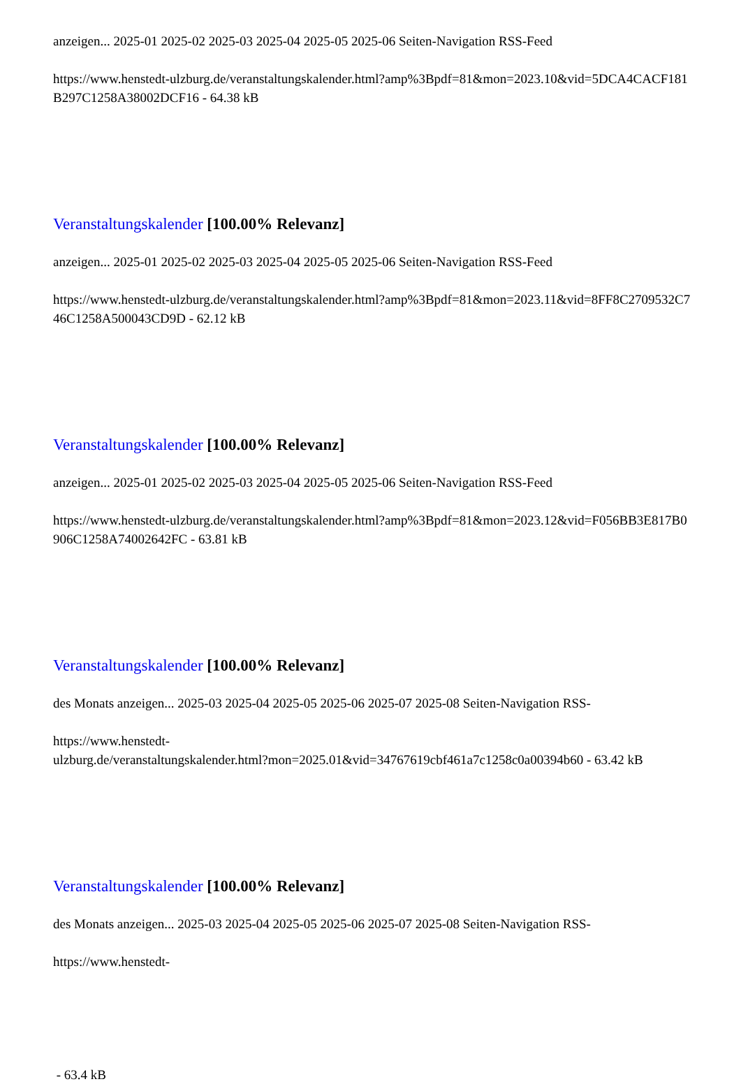anzeigen... 2025-01 2025-02 2025-03 2025-04 2025-05 2025-06 Seiten-Navigation RSS-Feed
https://www.henstedt-ulzburg.de/veranstaltungskalender.html?amp%3Bpdf=81&mon=2023.10&vid=5DCA4CACF181B297C1258A38002DCF16 - 64.38 kB
Veranstaltungskalender [100.00% Relevanz]
anzeigen... 2025-01 2025-02 2025-03 2025-04 2025-05 2025-06 Seiten-Navigation RSS-Feed
https://www.henstedt-ulzburg.de/veranstaltungskalender.html?amp%3Bpdf=81&mon=2023.11&vid=8FF8C2709532C746C1258A500043CD9D - 62.12 kB
Veranstaltungskalender [100.00% Relevanz]
anzeigen... 2025-01 2025-02 2025-03 2025-04 2025-05 2025-06 Seiten-Navigation RSS-Feed
https://www.henstedt-ulzburg.de/veranstaltungskalender.html?amp%3Bpdf=81&mon=2023.12&vid=F056BB3E817B0906C1258A74002642FC - 63.81 kB
Veranstaltungskalender [100.00% Relevanz]
des Monats anzeigen... 2025-03 2025-04 2025-05 2025-06 2025-07 2025-08 Seiten-Navigation RSS-
https://www.henstedt-
ulzburg.de/veranstaltungskalender.html?mon=2025.01&vid=34767619cbf461a7c1258c0a00394b60 - 63.42 kB
Veranstaltungskalender [100.00% Relevanz]
des Monats anzeigen... 2025-03 2025-04 2025-05 2025-06 2025-07 2025-08 Seiten-Navigation RSS-
https://www.henstedt-
- 63.4 kB